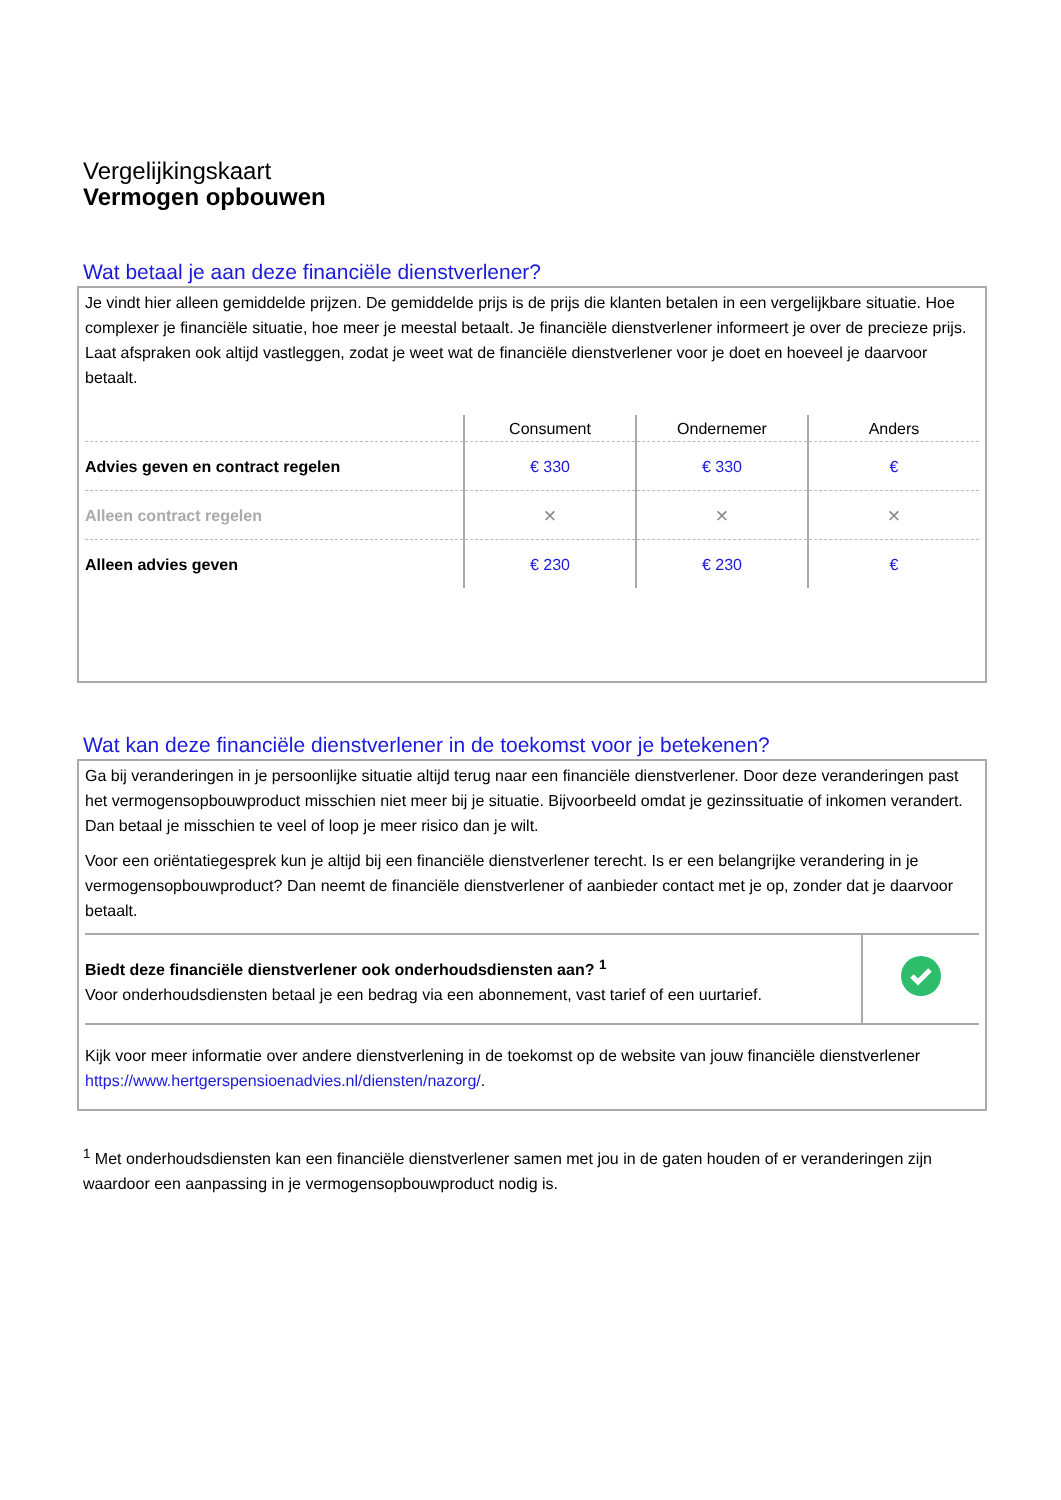Vergelijkingskaart
Vermogen opbouwen
Wat betaal je aan deze financiële dienstverlener?
Je vindt hier alleen gemiddelde prijzen. De gemiddelde prijs is de prijs die klanten betalen in een vergelijkbare situatie. Hoe complexer je financiële situatie, hoe meer je meestal betaalt. Je financiële dienstverlener informeert je over de precieze prijs. Laat afspraken ook altijd vastleggen, zodat je weet wat de financiële dienstverlener voor je doet en hoeveel je daarvoor betaalt.
| | Consument | Ondernemer | Anders |
| --- | --- | --- | --- |
| Advies geven en contract regelen | € 330 | € 330 | € |
| Alleen contract regelen | × | × | × |
| Alleen advies geven | € 230 | € 230 | € |
Wat kan deze financiële dienstverlener in de toekomst voor je betekenen?
Ga bij veranderingen in je persoonlijke situatie altijd terug naar een financiële dienstverlener. Door deze veranderingen past het vermogensopbouwproduct misschien niet meer bij je situatie. Bijvoorbeeld omdat je gezinssituatie of inkomen verandert. Dan betaal je misschien te veel of loop je meer risico dan je wilt.
Voor een oriëntatiegesprek kun je altijd bij een financiële dienstverlener terecht. Is er een belangrijke verandering in je vermogensopbouwproduct? Dan neemt de financiële dienstverlener of aanbieder contact met je op, zonder dat je daarvoor betaalt.
| Biedt deze financiële dienstverlener ook onderhoudsdiensten aan? <sup>1</sup> Voor onderhoudsdiensten betaal je een bedrag via een abonnement, vast tarief of een uurtarief. | |
Kijk voor meer informatie over andere dienstverlening in de toekomst op de website van jouw financiële dienstverlener https://www.hertgerspensioenadvies.nl/diensten/nazorg/.
<sup>1</sup> Met onderhoudsdiensten kan een financiële dienstverlener samen met jou in de gaten houden of er veranderingen zijn waardoor een aanpassing in je vermogensopbouwproduct nodig is.